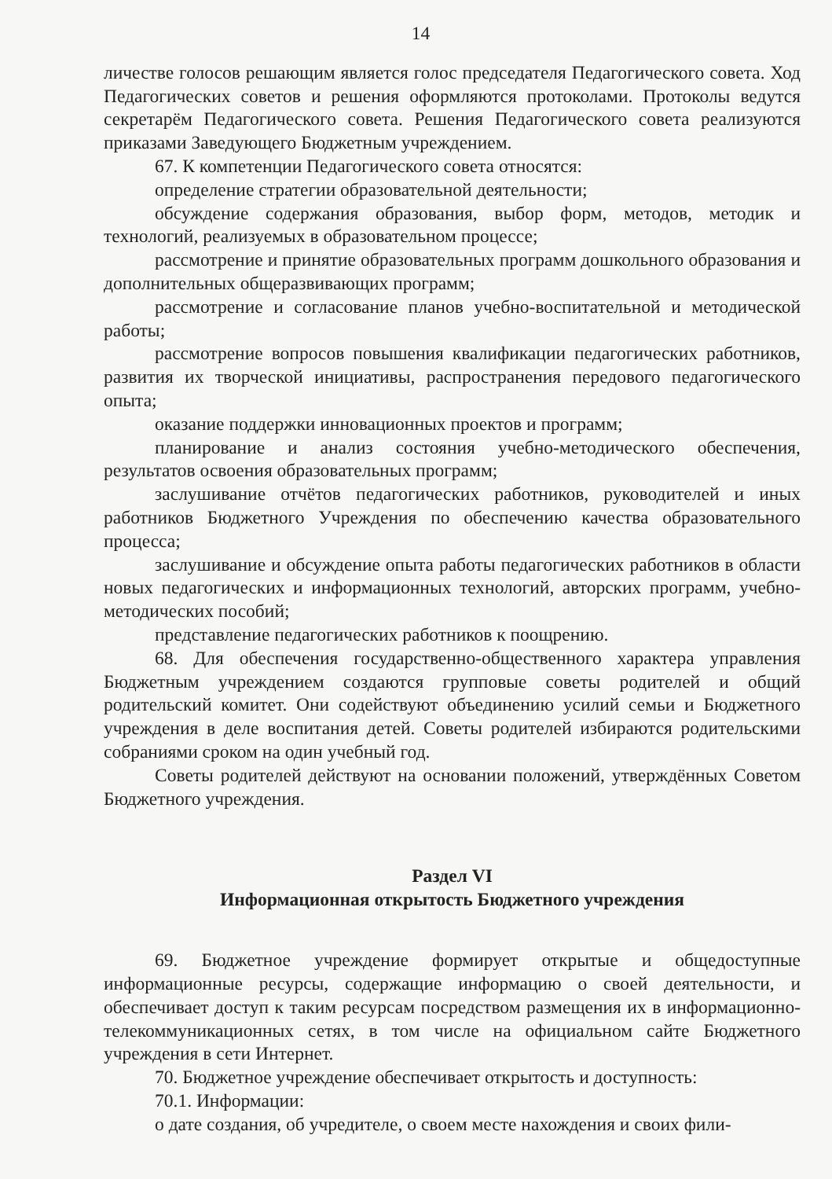14
личестве голосов решающим является голос председателя Педагогического совета. Ход Педагогических советов и решения оформляются протоколами. Протоколы ведутся секретарём Педагогического совета. Решения Педагогического совета реализуются приказами Заведующего Бюджетным учреждением.
67. К компетенции Педагогического совета относятся:
определение стратегии образовательной деятельности;
обсуждение содержания образования, выбор форм, методов, методик и технологий, реализуемых в образовательном процессе;
рассмотрение и принятие образовательных программ дошкольного образования и дополнительных общеразвивающих программ;
рассмотрение и согласование планов учебно-воспитательной и методической работы;
рассмотрение вопросов повышения квалификации педагогических работников, развития их творческой инициативы, распространения передового педагогического опыта;
оказание поддержки инновационных проектов и программ;
планирование и анализ состояния учебно-методического обеспечения, результатов освоения образовательных программ;
заслушивание отчётов педагогических работников, руководителей и иных работников Бюджетного Учреждения по обеспечению качества образовательного процесса;
заслушивание и обсуждение опыта работы педагогических работников в области новых педагогических и информационных технологий, авторских программ, учебно-методических пособий;
представление педагогических работников к поощрению.
68. Для обеспечения государственно-общественного характера управления Бюджетным учреждением создаются групповые советы родителей и общий родительский комитет. Они содействуют объединению усилий семьи и Бюджетного учреждения в деле воспитания детей. Советы родителей избираются родительскими собраниями сроком на один учебный год.
Советы родителей действуют на основании положений, утверждённых Советом Бюджетного учреждения.
Раздел VI
Информационная открытость Бюджетного учреждения
69. Бюджетное учреждение формирует открытые и общедоступные информационные ресурсы, содержащие информацию о своей деятельности, и обеспечивает доступ к таким ресурсам посредством размещения их в информационно-телекоммуникационных сетях, в том числе на официальном сайте Бюджетного учреждения в сети Интернет.
70. Бюджетное учреждение обеспечивает открытость и доступность:
70.1. Информации:
о дате создания, об учредителе, о своем месте нахождения и своих фили-